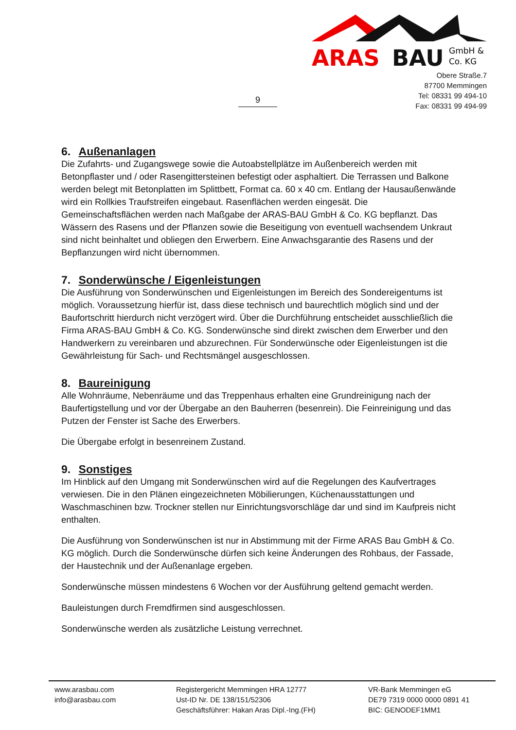9
ARAS
BAU
GmbH &
Co. KG
Obere Straße.7
87700 Memmingen
Tel: 08331 99 494-10
Fax: 08331 99 494-99
6. Außenanlagen
Die Zufahrts- und Zugangswege sowie die Autoabstellplätze im Außenbereich werden mit Betonpflaster und / oder Rasengittersteinen befestigt oder asphaltiert. Die Terrassen und Balkone werden belegt mit Betonplatten im Splittbett, Format ca. 60 x 40 cm. Entlang der Hausaußenwände wird ein Rollkies Traufstreifen eingebaut. Rasenflächen werden eingesät. Die Gemeinschaftsflächen werden nach Maßgabe der ARAS-BAU GmbH & Co. KG bepflanzt. Das Wässern des Rasens und der Pflanzen sowie die Beseitigung von eventuell wachsendem Unkraut sind nicht beinhaltet und obliegen den Erwerbern. Eine Anwachsgarantie des Rasens und der Bepflanzungen wird nicht übernommen.
7. Sonderwünsche / Eigenleistungen
Die Ausführung von Sonderwünschen und Eigenleistungen im Bereich des Sondereigentums ist möglich. Voraussetzung hierfür ist, dass diese technisch und baurechtlich möglich sind und der Baufortschritt hierdurch nicht verzögert wird. Über die Durchführung entscheidet ausschließlich die Firma ARAS-BAU GmbH & Co. KG. Sonderwünsche sind direkt zwischen dem Erwerber und den Handwerkern zu vereinbaren und abzurechnen. Für Sonderwünsche oder Eigenleistungen ist die Gewährleistung für Sach- und Rechtsmängel ausgeschlossen.
8. Baureinigung
Alle Wohnräume, Nebenräume und das Treppenhaus erhalten eine Grundreinigung nach der Baufertigstellung und vor der Übergabe an den Bauherren (besenrein). Die Feinreinigung und das Putzen der Fenster ist Sache des Erwerbers.
Die Übergabe erfolgt in besenreinem Zustand.
9. Sonstiges
Im Hinblick auf den Umgang mit Sonderwünschen wird auf die Regelungen des Kaufvertrages verwiesen. Die in den Plänen eingezeichneten Möbilierungen, Küchenausstattungen und Waschmaschinen bzw. Trockner stellen nur Einrichtungsvorschläge dar und sind im Kaufpreis nicht enthalten.
Die Ausführung von Sonderwünschen ist nur in Abstimmung mit der Firme ARAS Bau GmbH & Co. KG möglich. Durch die Sonderwünsche dürfen sich keine Änderungen des Rohbaus, der Fassade, der Haustechnik und der Außenanlage ergeben.
Sonderwünsche müssen mindestens 6 Wochen vor der Ausführung geltend gemacht werden.
Bauleistungen durch Fremdfirmen sind ausgeschlossen.
Sonderwünsche werden als zusätzliche Leistung verrechnet.
www.arasbau.com
info@arasbau.com
Registergericht Memmingen HRA 12777
Ust-ID Nr. DE 138/151/52306
Geschäftsführer: Hakan Aras Dipl.-Ing.(FH)
VR-Bank Memmingen eG
DE79 7319 0000 0000 0891 41
BIC: GENODEF1MM1